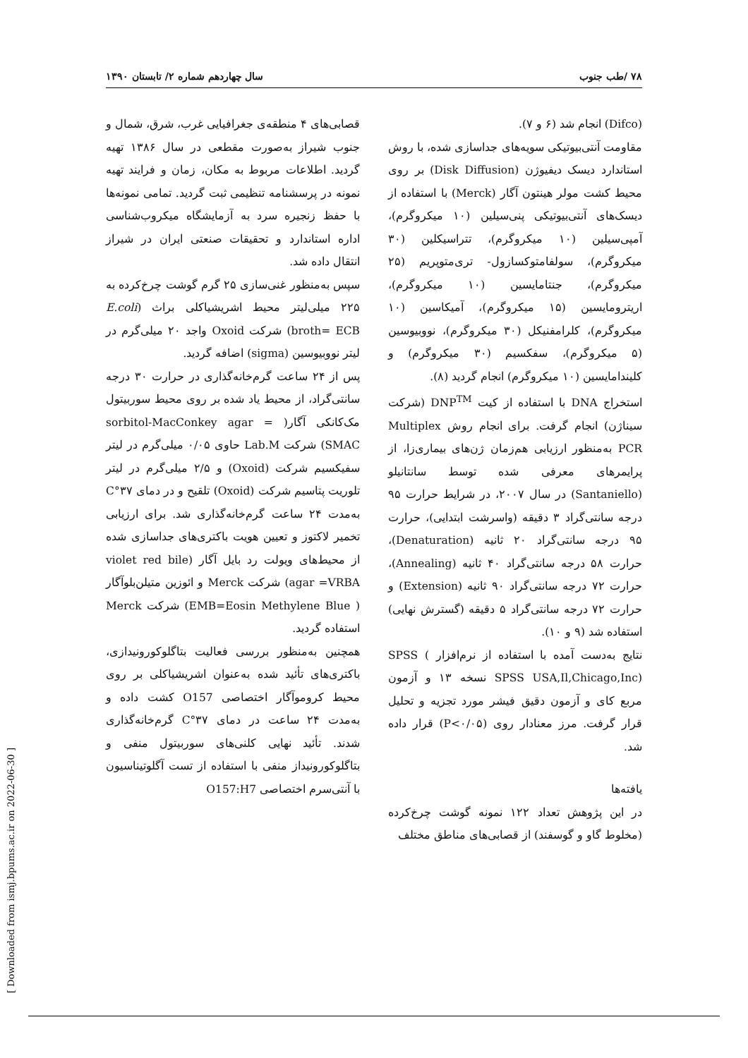۷۸ /طب جنوب سال چهاردهم شماره ۲/ تابستان ۱۳۹۰
قصابی‌های ۴ منطقه‌ی جغرافیایی غرب، شرق، شمال و جنوب شیراز به‌صورت مقطعی در سال ۱۳۸۶ تهیه گردید. اطلاعات مربوط به مکان، زمان و فرایند تهیه نمونه در پرسشنامه تنظیمی ثبت گردید. تمامی نمونه‌ها با حفظ زنجیره سرد به آزمایشگاه میکروب‌شناسی اداره استاندارد و تحقیقات صنعتی ایران در شیراز انتقال داده شد.
سپس به‌منظور غنی‌سازی ۲۵ گرم گوشت چرخ‌کرده به ۲۲۵ میلی‌لیتر محیط اشریشیاکلی براث (E.coli broth= ECB) شرکت Oxoid واجد ۲۰ میلی‌گرم در لیتر نووبیوسین (sigma) اضافه گردید.
پس از ۲۴ ساعت گرم‌خانه‌گذاری در حرارت ۳۰ درجه سانتی‌گراد، از محیط یاد شده بر روی محیط سوربیتول مک‌کانکی آگار( sorbitol-MacConkey agar = SMAC) شرکت Lab.M حاوی ۰/۰۵ میلی‌گرم در لیتر سفیکسیم شرکت (Oxoid) و ۲/۵ میلی‌گرم در لیتر تلوریت پتاسیم شرکت (Oxoid) تلقیح و در دمای ۳۷°C به‌مدت ۲۴ ساعت گرم‌خانه‌گذاری شد. برای ارزیابی تخمیر لاکتوز و تعیین هویت باکتری‌های جداسازی شده از محیط‌های ویولت رد بایل آگار (violet red bile agar =VRBA) شرکت Merck و ائوزین متیلن‌بلوآگار ( EMB=Eosin Methylene Blue) شرکت Merck استفاده گردید.
همچنین به‌منظور بررسی فعالیت بتاگلوکورونیدازی، باکتری‌های تأئید شده به‌عنوان اشریشیاکلی بر روی محیط کروموآگار اختصاصی O157 کشت داده و به‌مدت ۲۴ ساعت در دمای ۳۷°C گرم‌خانه‌گذاری شدند. تأئید نهایی کلنی‌های سوربیتول منفی و بتاگلوکورونیداز منفی با استفاده از تست آگلوتیناسیون با آنتی‌سرم اختصاصی O157:H7
(Difco) انجام شد (۶ و ۷).
مقاومت آنتی‌بیوتیکی سویه‌های جداسازی شده، با روش استاندارد دیسک دیفیوژن (Disk Diffusion) بر روی محیط کشت مولر هینتون آگار (Merck) با استفاده از دیسک‌های آنتی‌بیوتیکی پنی‌سیلین (۱۰ میکروگرم)، آمپی‌سیلین (۱۰ میکروگرم)، تتراسیکلین (۳۰ میکروگرم)، سولفامتوکسازول- تری‌متوپریم (۲۵ میکروگرم)، جنتامایسین (۱۰ میکروگرم)، اریترومایسین (۱۵ میکروگرم)، آمیکاسین (۱۰ میکروگرم)، کلرامفنیکل (۳۰ میکروگرم)، نووبیوسین (۵ میکروگرم)، سفکسیم (۳۰ میکروگرم) و کلیندامایسین (۱۰ میکروگرم) انجام گردید (۸).
استخراج DNA با استفاده از کیت DNP<sup>TM</sup> (شرکت سیناژن) انجام گرفت. برای انجام روش Multiplex PCR به‌منظور ارزیابی هم‌زمان ژن‌های بیماری‌زا، از پرایمرهای معرفی شده توسط سانتانیلو (Santaniello) در سال ۲۰۰۷، در شرایط حرارت ۹۵ درجه سانتی‌گراد ۳ دقیقه (واسرشت ابتدایی)، حرارت ۹۵ درجه سانتی‌گراد ۲۰ ثانیه (Denaturation)، حرارت ۵۸ درجه سانتی‌گراد ۴۰ ثانیه (Annealing)، حرارت ۷۲ درجه سانتی‌گراد ۹۰ ثانیه (Extension) و حرارت ۷۲ درجه سانتی‌گراد ۵ دقیقه (گسترش نهایی) استفاده شد (۹ و ۱۰).
نتایج به‌دست آمده با استفاده از نرم‌افزار SPSS ( SPSS USA,Il,Chicago,Inc) نسخه ۱۳ و آزمون مربع کای و آزمون دقیق فیشر مورد تجزیه و تحلیل قرار گرفت. مرز معنادار روی (P<۰/۰۵) قرار داده شد.
یافته‌ها
در این پژوهش تعداد ۱۲۲ نمونه گوشت چرخ‌کرده (مخلوط گاو و گوسفند) از قصابی‌های مناطق مختلف
[ Downloaded from ismj.bpums.ac.ir on 2022-06-30 ]